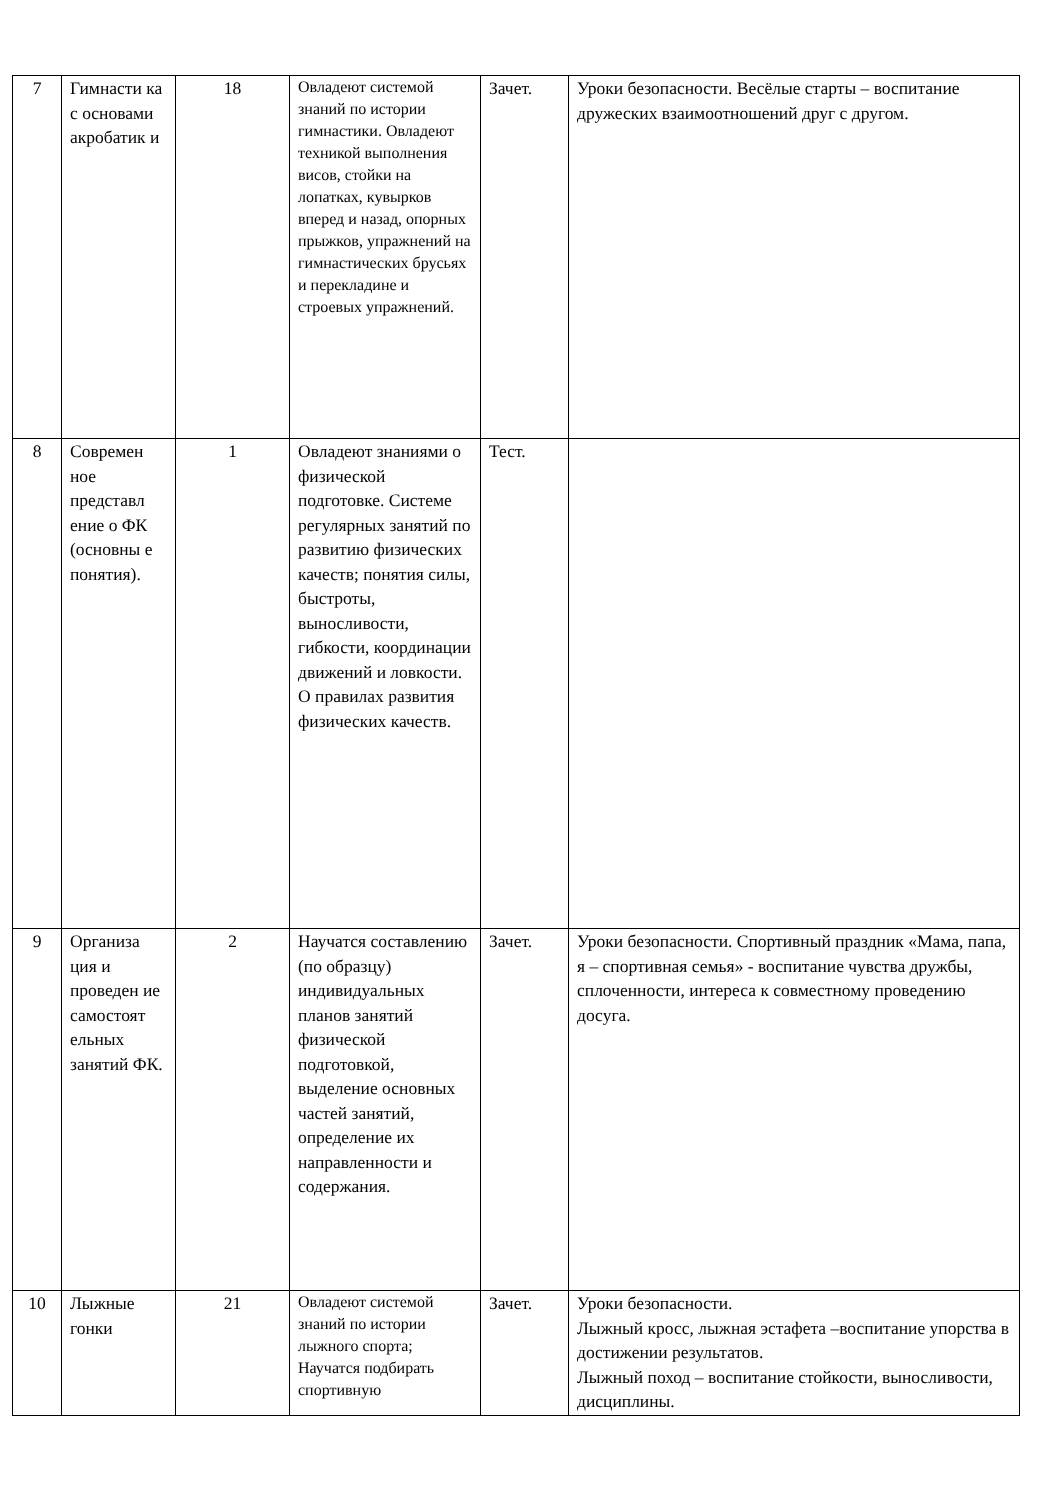| 7 | Гимнасти ка с основами акробатик и | 18 | Овладеют системой знаний по истории гимнастики. Овладеют техникой выполнения висов, стойки на лопатках, кувырков вперед и назад, опорных прыжков, упражнений на гимнастических брусьях и перекладине и строевых упражнений. | Зачет. | Уроки безопасности. Весёлые старты – воспитание дружеских взаимоотношений друг с другом. |
| 8 | Современ ное представл ение о ФК (основны е понятия). | 1 | Овладеют знаниями о физической подготовке. Системе регулярных занятий по развитию физических качеств; понятия силы, быстроты, выносливости, гибкости, координации движений и ловкости. О правилах развития физических качеств. | Тест. | |
| 9 | Организа ция и проведен ие самостоят ельных занятий ФК. | 2 | Научатся составлению (по образцу) индивидуальных планов занятий физической подготовкой, выделение основных частей занятий, определение их направленности и содержания. | Зачет. | Уроки безопасности. Спортивный праздник «Мама, папа, я – спортивная семья» - воспитание чувства дружбы, сплоченности, интереса к совместному проведению досуга. |
| 10 | Лыжные гонки | 21 | Овладеют системой знаний по истории лыжного спорта; Научатся подбирать спортивную | Зачет. | Уроки безопасности. Лыжный кросс, лыжная эстафета –воспитание упорства в достижении результатов. Лыжный поход – воспитание стойкости, выносливости, дисциплины. |